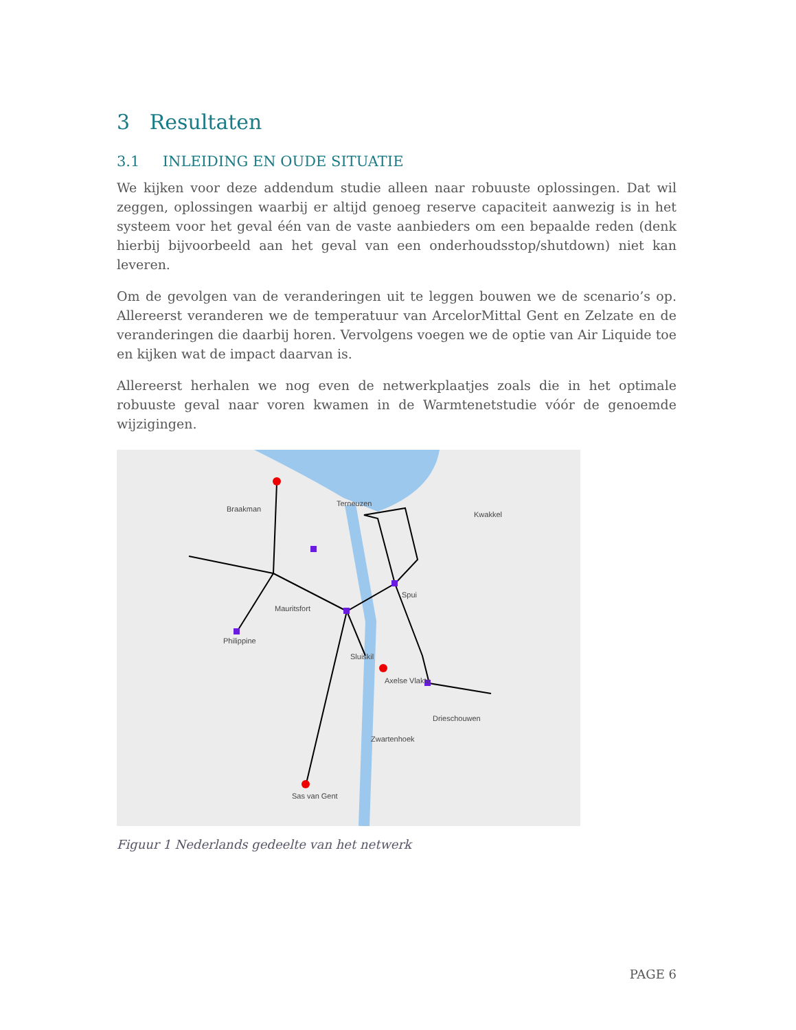3 Resultaten
3.1 INLEIDING EN OUDE SITUATIE
We kijken voor deze addendum studie alleen naar robuuste oplossingen. Dat wil zeggen, oplossingen waarbij er altijd genoeg reserve capaciteit aanwezig is in het systeem voor het geval één van de vaste aanbieders om een bepaalde reden (denk hierbij bijvoorbeeld aan het geval van een onderhoudsstop/shutdown) niet kan leveren.
Om de gevolgen van de veranderingen uit te leggen bouwen we de scenario’s op. Allereerst veranderen we de temperatuur van ArcelorMittal Gent en Zelzate en de veranderingen die daarbij horen. Vervolgens voegen we de optie van Air Liquide toe en kijken wat de impact daarvan is.
Allereerst herhalen we nog even de netwerkplaatjes zoals die in het optimale robuuste geval naar voren kwamen in de Warmtenetstudie vóór de genoemde wijzigingen.
Terneuzen
Braakman
Mauritsfort
Philippine
Sluiskil
Axelse Vlakte
Spui
Sas van Gent
Drieschouwen
Zwartenhoek
Kwakkel
Figuur 1 Nederlands gedeelte van het netwerk
PAGE 6